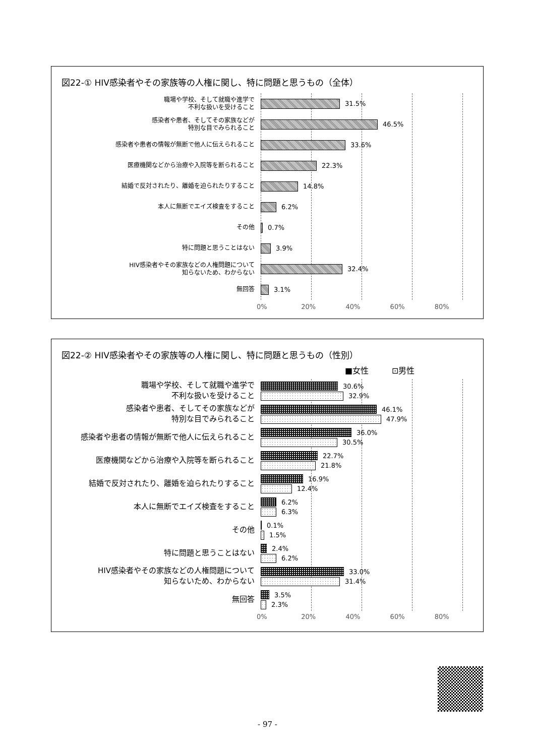図22-① HIV感染者やその家族等の人権に関し、特に問題と思うもの（全体）
職場や学校、そして就職や進学で
不利な扱いを受けること
31.5%
感染者や患者、そしてその家族などが
特別な目でみられること
46.5%
感染者や患者の情報が無断で他人に伝えられること
33.6%
医療機関などから治療や入院等を断られること
22.3%
結婚で反対されたり、離婚を迫られたりすること
14.8%
本人に無断でエイズ検査をすること
6.2%
その他
0.7%
特に問題と思うことはない
3.9%
HIV感染者やその家族などの人権問題について
知らないため、わからない
32.4%
無回答
3.1%
0% 20% 40% 60% 80%
図22-② HIV感染者やその家族等の人権に関し、特に問題と思うもの（性別）
■女性 ⊡男性
職場や学校、そして就職や進学で
不利な扱いを受けること
30.6%
32.9%
感染者や患者、そしてその家族などが
特別な目でみられること
46.1%
47.9%
感染者や患者の情報が無断で他人に伝えられること
36.0%
30.5%
医療機関などから治療や入院等を断られること
22.7%
21.8%
結婚で反対されたり、離婚を迫られたりすること
16.9%
12.4%
本人に無断でエイズ検査をすること
6.2%
6.3%
その他
0.1%
1.5%
特に問題と思うことはない
2.4%
6.2%
HIV感染者やその家族などの人権問題について
知らないため、わからない
33.0%
31.4%
無回答
3.5%
2.3%
0% 20% 40% 60% 80%
- 97 -